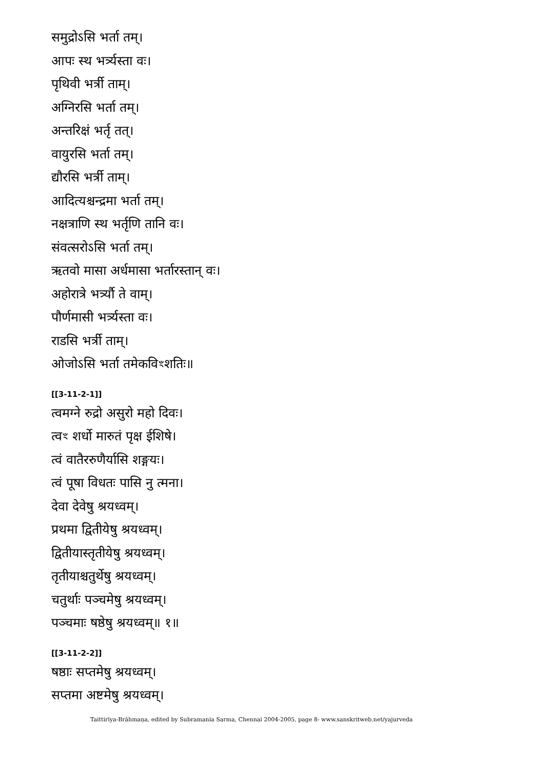समुद्रोऽसि भर्ता तम्।
आपः स्थ भर्त्र्यस्ता वः।
पृथिवी भर्त्री ताम्।
अग्निरसि भर्ता तम्।
अन्तरिक्षं भर्तृ तत्।
वायुरसि भर्ता तम्।
द्यौरसि भर्त्री ताम्।
आदित्यश्चन्द्रमा भर्ता तम्।
नक्षत्राणि स्थ भर्तृणि तानि वः।
संवत्सरोऽसि भर्ता तम्।
ऋतवो मासा अर्धमासा भर्तारस्तान् वः।
अहोरात्रे भर्त्र्यौ ते वाम्।
पौर्णमासी भर्त्र्यस्ता वः।
राडसि भर्त्री ताम्।
ओजोऽसि भर्ता तमेकविꣳशतिः॥
[[3-11-2-1]]
त्वमग्ने रुद्रो असुरो महो दिवः।
त्वꣳ शर्धो मारुतं पृक्ष ईशिषे।
त्वं वातैररुणैर्यासि शङ्गयः।
त्वं पूषा विधतः पासि नु त्मना।
देवा देवेषु श्रयध्वम्।
प्रथमा द्वितीयेषु श्रयध्वम्।
द्वितीयास्तृतीयेषु श्रयध्वम्।
तृतीयाश्चतुर्थेषु श्रयध्वम्।
चतुर्थाः पञ्चमेषु श्रयध्वम्।
पञ्चमाः षष्ठेषु श्रयध्वम्॥ १॥
[[3-11-2-2]]
षष्ठाः सप्तमेषु श्रयध्वम्।
सप्तमा अष्टमेषु श्रयध्वम्।
Taittirīya-Brāhmaṇa, edited by Subramania Sarma, Chennai 2004-2005, page 8- www.sanskritweb.net/yajurveda